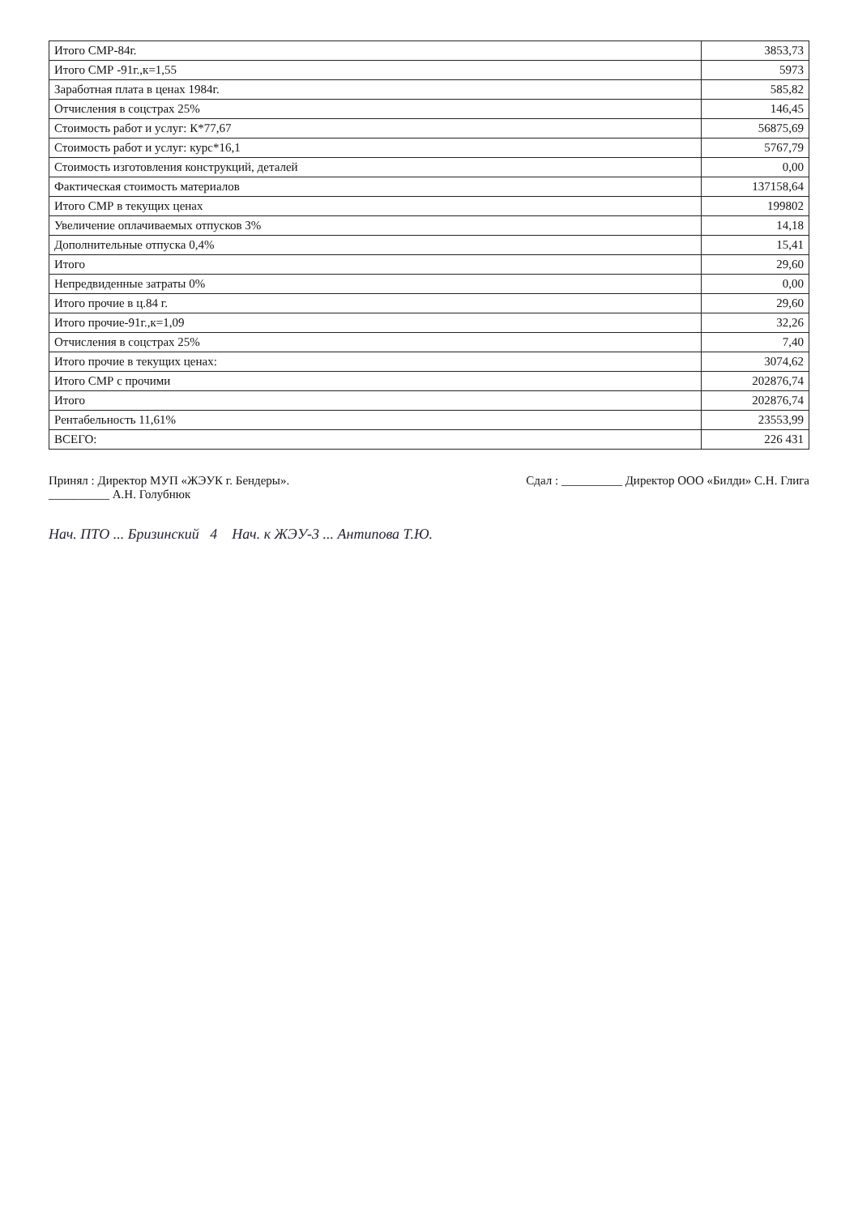| Итого СМР-84г. | 3853,73 |
| Итого СМР -91г.,к=1,55 | 5973 |
| Заработная плата в ценах 1984г. | 585,82 |
| Отчисления в соцстрах 25% | 146,45 |
| Стоимость работ и услуг: К*77,67 | 56875,69 |
| Стоимость работ и услуг: курс*16,1 | 5767,79 |
| Стоимость изготовления конструкций, деталей | 0,00 |
| Фактическая стоимость материалов | 137158,64 |
| Итого СМР в текущих ценах | 199802 |
| Увеличение оплачиваемых отпусков 3% | 14,18 |
| Дополнительные отпуска 0,4% | 15,41 |
| Итого | 29,60 |
| Непредвиденные затраты 0% | 0,00 |
| Итого прочие в ц.84 г. | 29,60 |
| Итого прочие-91г.,к=1,09 | 32,26 |
| Отчисления в соцстрах 25% | 7,40 |
| Итого прочие в текущих ценах: | 3074,62 |
| Итого СМР с прочими | 202876,74 |
| Итого | 202876,74 |
| Рентабельность 11,61% | 23553,99 |
| ВСЕГО: | 226 431 |
Принял : Директор МУП «ЖЭУК г. Бендеры».
__________ А.Н. Голубнюк
Сдал : __________ Директор ООО «Билди» С.Н. Глига
Нач. ПТО ... Бризинский 4 Нач. к ЖЭУ-3 ... Антипова Т.Ю.